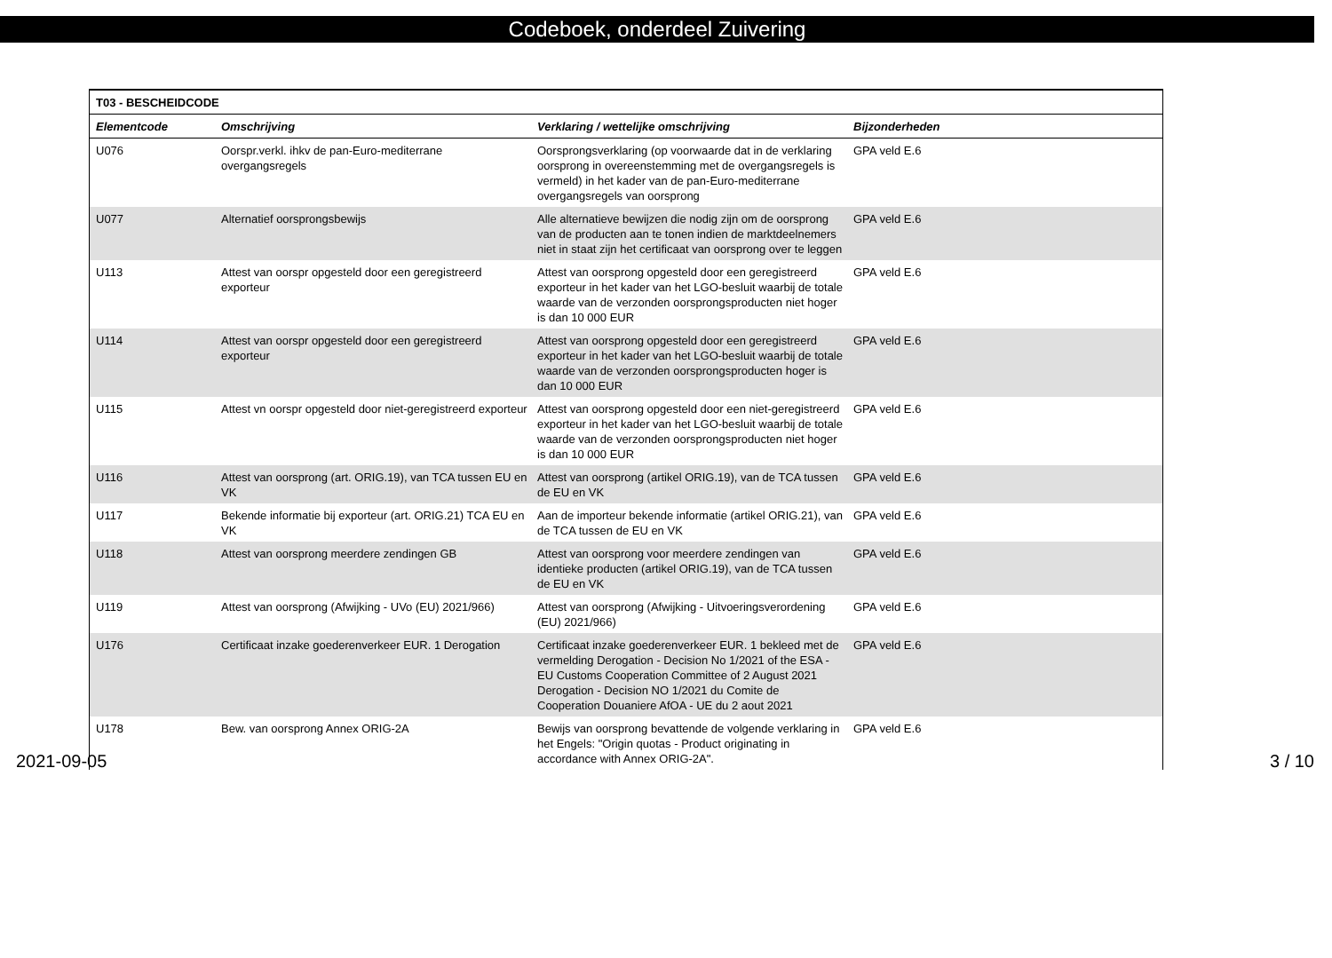Codeboek, onderdeel Zuivering
| T03 - BESCHEIDCODE | | | |
| --- | --- | --- | --- |
| Elementcode | Omschrijving | Verklaring / wettelijke omschrijving | Bijzonderheden |
| U076 | Oorspr.verkl. ihkv de pan-Euro-mediterrane overgangsregels | Oorsprongsverklaring (op voorwaarde dat in de verklaring oorsprong in overeenstemming met de overgangsregels is vermeld) in het kader van de pan-Euro-mediterrane overgangsregels van oorsprong | GPA veld E.6 |
| U077 | Alternatief oorsprongsbewijs | Alle alternatieve bewijzen die nodig zijn om de oorsprong van de producten aan te tonen indien de marktdeelnemers niet in staat zijn het certificaat van oorsprong over te leggen | GPA veld E.6 |
| U113 | Attest van oorspr opgesteld door een geregistreerd exporteur | Attest van oorsprong opgesteld door een geregistreerd exporteur in het kader van het LGO-besluit waarbij de totale waarde van de verzonden oorsprongsproducten niet hoger is dan 10 000 EUR | GPA veld E.6 |
| U114 | Attest van oorspr opgesteld door een geregistreerd exporteur | Attest van oorsprong opgesteld door een geregistreerd exporteur in het kader van het LGO-besluit waarbij de totale waarde van de verzonden oorsprongsproducten hoger is dan 10 000 EUR | GPA veld E.6 |
| U115 | Attest vn oorspr opgesteld door niet-geregistreerd exporteur | Attest van oorsprong opgesteld door een niet-geregistreerd exporteur in het kader van het LGO-besluit waarbij de totale waarde van de verzonden oorsprongsproducten niet hoger is dan 10 000 EUR | GPA veld E.6 |
| U116 | Attest van oorsprong (art. ORIG.19), van TCA tussen EU en VK | Attest van oorsprong (artikel ORIG.19), van de TCA tussen de EU en VK | GPA veld E.6 |
| U117 | Bekende informatie bij exporteur (art. ORIG.21) TCA EU en VK | Aan de importeur bekende informatie (artikel ORIG.21), van de TCA tussen de EU en VK | GPA veld E.6 |
| U118 | Attest van oorsprong meerdere zendingen GB | Attest van oorsprong voor meerdere zendingen van identieke producten (artikel ORIG.19), van de TCA tussen de EU en VK | GPA veld E.6 |
| U119 | Attest van oorsprong (Afwijking - UVo (EU) 2021/966) | Attest van oorsprong (Afwijking - Uitvoeringsverordening (EU) 2021/966) | GPA veld E.6 |
| U176 | Certificaat inzake goederenverkeer EUR. 1 Derogation | Certificaat inzake goederenverkeer EUR. 1 bekleed met de vermelding Derogation - Decision No 1/2021 of the ESA - EU Customs Cooperation Committee of 2 August 2021 Derogation - Decision NO 1/2021 du Comite de Cooperation Douaniere AfOA - UE du 2 aout 2021 | GPA veld E.6 |
| U178 | Bew. van oorsprong Annex ORIG-2A | Bewijs van oorsprong bevattende de volgende verklaring in het Engels: "Origin quotas - Product originating in accordance with Annex ORIG-2A". | GPA veld E.6 |
2021-09-05 3 / 10